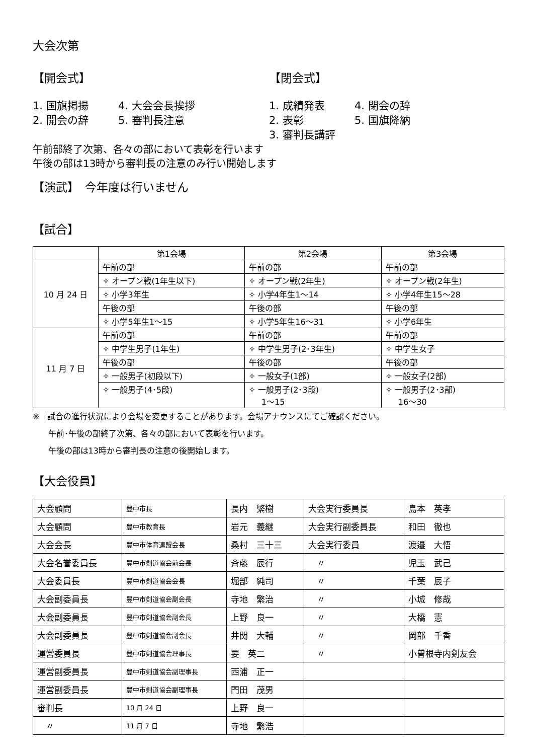大会次第
【開会式】 【閉会式】
1. 国旗掲揚 4. 大会会長挨拶
2. 開会の辞 5. 審判長注意
1. 成績発表 4. 閉会の辞
2. 表彰 5. 国旗降納
3. 審判長講評
午前部終了次第、各々の部において表彰を行います
午後の部は13時から審判長の注意のみ行い開始します
【演武】　今年度は行いません
【試合】
| | 第1会場 | 第2会場 | 第3会場 |
| 10 月 24 日 | 午前の部 | 午前の部 | 午前の部 |
| | ✧ オープン戦(1年生以下) | ✧ オープン戦(2年生) | ✧ オープン戦(2年生) |
| | ✧ 小学3年生 | ✧ 小学4年生1～14 | ✧ 小学4年生15～28 |
| | 午後の部 | 午後の部 | 午後の部 |
| | ✧ 小学5年生1～15 | ✧ 小学5年生16～31 | ✧ 小学6年生 |
| 11 月 7 日 | 午前の部 | 午前の部 | 午前の部 |
| | ✧ 中学生男子(1年生) | ✧ 中学生男子(2･3年生) | ✧ 中学生女子 |
| | 午後の部 | 午後の部 | 午後の部 |
| | ✧ 一般男子(初段以下) | ✧ 一般女子(1部) | ✧ 一般女子(2部) |
| | ✧ 一般男子(4･5段) | ✧ 一般男子(2･3段) 1～15 | ✧ 一般男子(2･3部) 16～30 |
※　試合の進行状況により会場を変更することがあります。会場アナウンスにてご確認ください。
午前･午後の部終了次第、各々の部において表彰を行います。
午後の部は13時から審判長の注意の後開始します。
【大会役員】
| 大会顧問 | 豊中市長 | 長内 繁樹 | 大会実行委員長 | 島本 英孝 |
| 大会顧問 | 豊中市教育長 | 岩元 義継 | 大会実行副委員長 | 和田 徹也 |
| 大会会長 | 豊中市体育連盟会長 | 桑村 三十三 | 大会実行委員 | 渡邉 大悟 |
| 大会名誉委員長 | 豊中市剣道協会前会長 | 斉藤 辰行 | 〃 | 児玉 武己 |
| 大会委員長 | 豊中市剣道協会会長 | 堀部 純司 | 〃 | 千葉 辰子 |
| 大会副委員長 | 豊中市剣道協会副会長 | 寺地 繁治 | 〃 | 小城 修哉 |
| 大会副委員長 | 豊中市剣道協会副会長 | 上野 良一 | 〃 | 大橋 憲 |
| 大会副委員長 | 豊中市剣道協会副会長 | 井関 大輔 | 〃 | 岡部 千香 |
| 運営委員長 | 豊中市剣道協会理事長 | 要 英二 | 〃 | 小曽根寺内剣友会 |
| 運営副委員長 | 豊中市剣道協会副理事長 | 西浦 正一 | | |
| 運営副委員長 | 豊中市剣道協会副理事長 | 門田 茂男 | | |
| 審判長 | 10 月 24 日 | 上野 良一 | | |
| 〃 | 11 月 7 日 | 寺地 繁浩 | | |